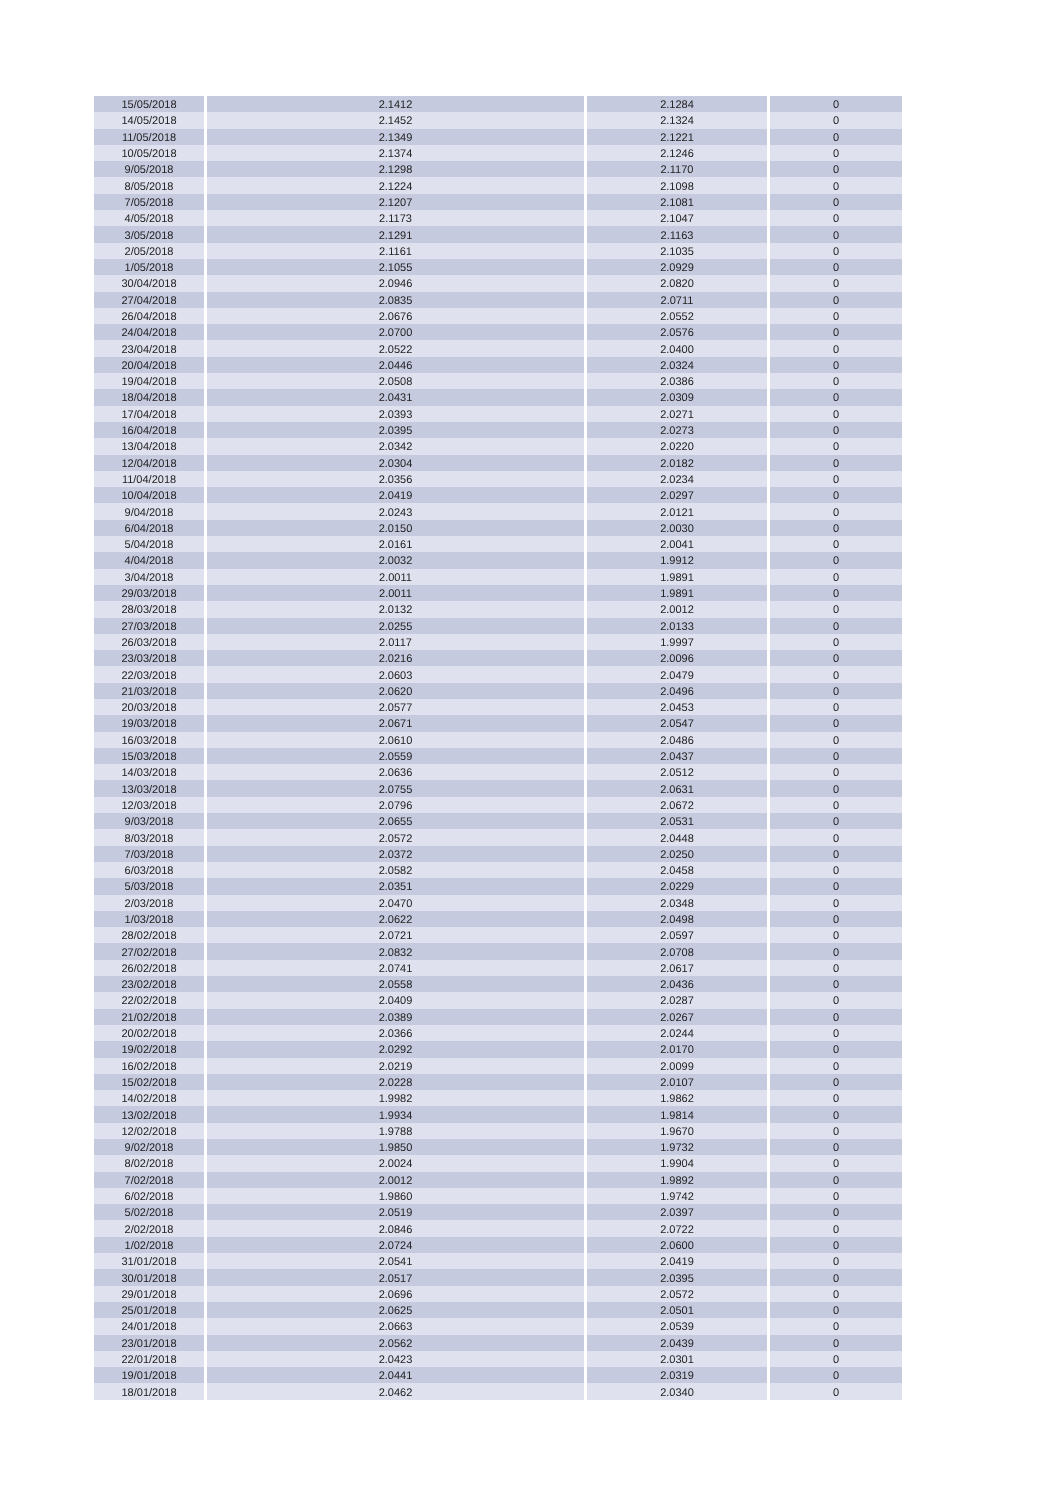| 15/05/2018 | 2.1412 | 2.1284 | 0 |
| 14/05/2018 | 2.1452 | 2.1324 | 0 |
| 11/05/2018 | 2.1349 | 2.1221 | 0 |
| 10/05/2018 | 2.1374 | 2.1246 | 0 |
| 9/05/2018 | 2.1298 | 2.1170 | 0 |
| 8/05/2018 | 2.1224 | 2.1098 | 0 |
| 7/05/2018 | 2.1207 | 2.1081 | 0 |
| 4/05/2018 | 2.1173 | 2.1047 | 0 |
| 3/05/2018 | 2.1291 | 2.1163 | 0 |
| 2/05/2018 | 2.1161 | 2.1035 | 0 |
| 1/05/2018 | 2.1055 | 2.0929 | 0 |
| 30/04/2018 | 2.0946 | 2.0820 | 0 |
| 27/04/2018 | 2.0835 | 2.0711 | 0 |
| 26/04/2018 | 2.0676 | 2.0552 | 0 |
| 24/04/2018 | 2.0700 | 2.0576 | 0 |
| 23/04/2018 | 2.0522 | 2.0400 | 0 |
| 20/04/2018 | 2.0446 | 2.0324 | 0 |
| 19/04/2018 | 2.0508 | 2.0386 | 0 |
| 18/04/2018 | 2.0431 | 2.0309 | 0 |
| 17/04/2018 | 2.0393 | 2.0271 | 0 |
| 16/04/2018 | 2.0395 | 2.0273 | 0 |
| 13/04/2018 | 2.0342 | 2.0220 | 0 |
| 12/04/2018 | 2.0304 | 2.0182 | 0 |
| 11/04/2018 | 2.0356 | 2.0234 | 0 |
| 10/04/2018 | 2.0419 | 2.0297 | 0 |
| 9/04/2018 | 2.0243 | 2.0121 | 0 |
| 6/04/2018 | 2.0150 | 2.0030 | 0 |
| 5/04/2018 | 2.0161 | 2.0041 | 0 |
| 4/04/2018 | 2.0032 | 1.9912 | 0 |
| 3/04/2018 | 2.0011 | 1.9891 | 0 |
| 29/03/2018 | 2.0011 | 1.9891 | 0 |
| 28/03/2018 | 2.0132 | 2.0012 | 0 |
| 27/03/2018 | 2.0255 | 2.0133 | 0 |
| 26/03/2018 | 2.0117 | 1.9997 | 0 |
| 23/03/2018 | 2.0216 | 2.0096 | 0 |
| 22/03/2018 | 2.0603 | 2.0479 | 0 |
| 21/03/2018 | 2.0620 | 2.0496 | 0 |
| 20/03/2018 | 2.0577 | 2.0453 | 0 |
| 19/03/2018 | 2.0671 | 2.0547 | 0 |
| 16/03/2018 | 2.0610 | 2.0486 | 0 |
| 15/03/2018 | 2.0559 | 2.0437 | 0 |
| 14/03/2018 | 2.0636 | 2.0512 | 0 |
| 13/03/2018 | 2.0755 | 2.0631 | 0 |
| 12/03/2018 | 2.0796 | 2.0672 | 0 |
| 9/03/2018 | 2.0655 | 2.0531 | 0 |
| 8/03/2018 | 2.0572 | 2.0448 | 0 |
| 7/03/2018 | 2.0372 | 2.0250 | 0 |
| 6/03/2018 | 2.0582 | 2.0458 | 0 |
| 5/03/2018 | 2.0351 | 2.0229 | 0 |
| 2/03/2018 | 2.0470 | 2.0348 | 0 |
| 1/03/2018 | 2.0622 | 2.0498 | 0 |
| 28/02/2018 | 2.0721 | 2.0597 | 0 |
| 27/02/2018 | 2.0832 | 2.0708 | 0 |
| 26/02/2018 | 2.0741 | 2.0617 | 0 |
| 23/02/2018 | 2.0558 | 2.0436 | 0 |
| 22/02/2018 | 2.0409 | 2.0287 | 0 |
| 21/02/2018 | 2.0389 | 2.0267 | 0 |
| 20/02/2018 | 2.0366 | 2.0244 | 0 |
| 19/02/2018 | 2.0292 | 2.0170 | 0 |
| 16/02/2018 | 2.0219 | 2.0099 | 0 |
| 15/02/2018 | 2.0228 | 2.0107 | 0 |
| 14/02/2018 | 1.9982 | 1.9862 | 0 |
| 13/02/2018 | 1.9934 | 1.9814 | 0 |
| 12/02/2018 | 1.9788 | 1.9670 | 0 |
| 9/02/2018 | 1.9850 | 1.9732 | 0 |
| 8/02/2018 | 2.0024 | 1.9904 | 0 |
| 7/02/2018 | 2.0012 | 1.9892 | 0 |
| 6/02/2018 | 1.9860 | 1.9742 | 0 |
| 5/02/2018 | 2.0519 | 2.0397 | 0 |
| 2/02/2018 | 2.0846 | 2.0722 | 0 |
| 1/02/2018 | 2.0724 | 2.0600 | 0 |
| 31/01/2018 | 2.0541 | 2.0419 | 0 |
| 30/01/2018 | 2.0517 | 2.0395 | 0 |
| 29/01/2018 | 2.0696 | 2.0572 | 0 |
| 25/01/2018 | 2.0625 | 2.0501 | 0 |
| 24/01/2018 | 2.0663 | 2.0539 | 0 |
| 23/01/2018 | 2.0562 | 2.0439 | 0 |
| 22/01/2018 | 2.0423 | 2.0301 | 0 |
| 19/01/2018 | 2.0441 | 2.0319 | 0 |
| 18/01/2018 | 2.0462 | 2.0340 | 0 |